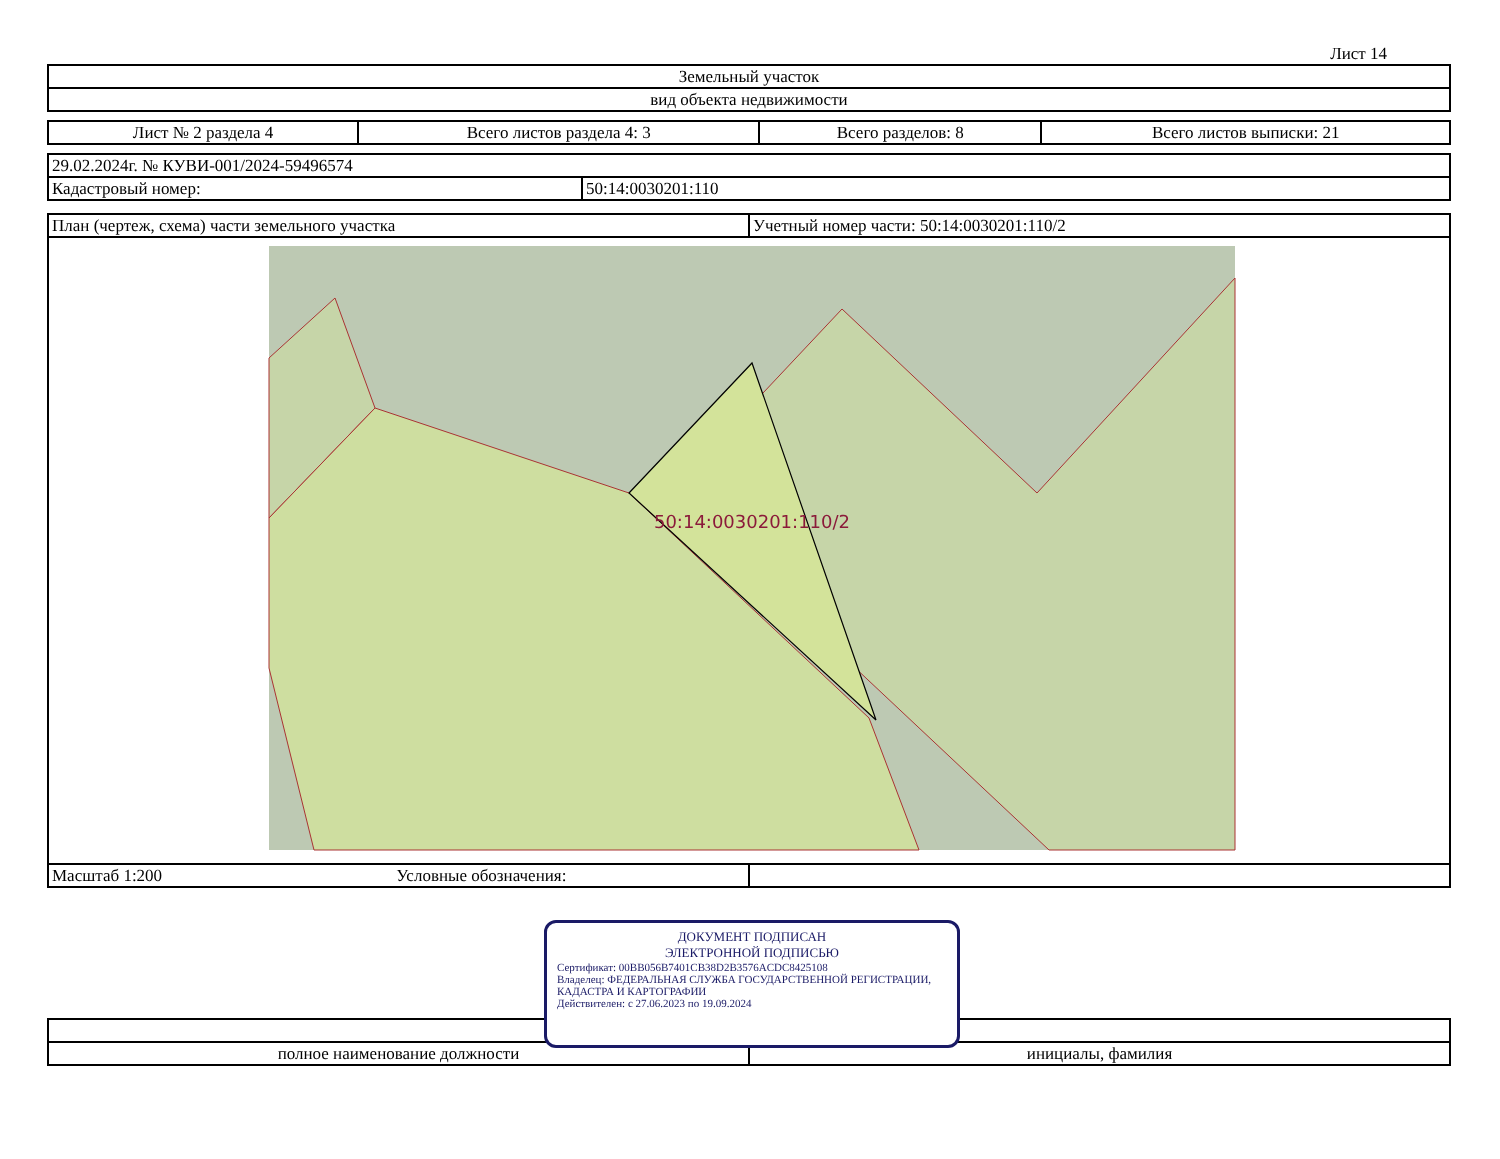Лист 14
| Земельный участок |
| вид объекта недвижимости |
| Лист № 2 раздела 4 | Всего листов раздела 4: 3 | Всего разделов: 8 | Всего листов выписки: 21 |
| 29.02.2024г. № КУВИ-001/2024-59496574 | |
| Кадастровый номер: | 50:14:0030201:110 |
| План (чертеж, схема) части земельного участка | Учетный номер части: 50:14:0030201:110/2 |
| 50:14:0030201:110/2 | |
| Масштаб 1:200 Условные обозначения: | |
| полное наименование должности | инициалы, фамилия |
ДОКУМЕНТ ПОДПИСАН
ЭЛЕКТРОННОЙ ПОДПИСЬЮ
Сертификат: 00BB056B7401CB38D2B3576ACDC8425108
Владелец: ФЕДЕРАЛЬНАЯ СЛУЖБА ГОСУДАРСТВЕННОЙ РЕГИСТРАЦИИ, КАДАСТРА И КАРТОГРАФИИ
Действителен: с 27.06.2023 по 19.09.2024